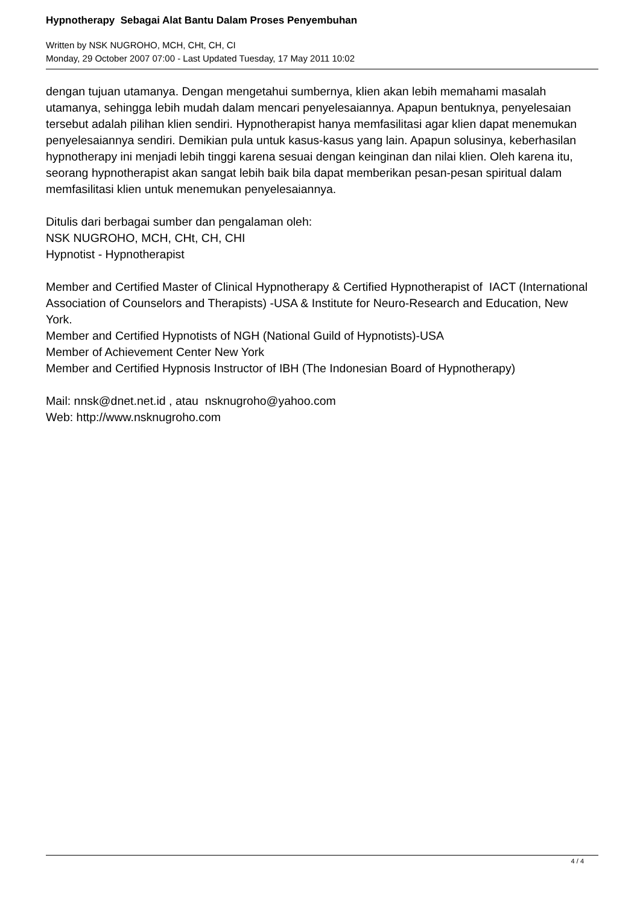Hypnotherapy Sebagai Alat Bantu Dalam Proses Penyembuhan
Written by NSK NUGROHO, MCH, CHt, CH, CI
Monday, 29 October 2007 07:00 - Last Updated Tuesday, 17 May 2011 10:02
dengan tujuan utamanya. Dengan mengetahui sumbernya, klien akan lebih memahami masalah utamanya, sehingga lebih mudah dalam mencari penyelesaiannya. Apapun bentuknya, penyelesaian tersebut adalah pilihan klien sendiri. Hypnotherapist hanya memfasilitasi agar klien dapat menemukan penyelesaiannya sendiri. Demikian pula untuk kasus-kasus yang lain. Apapun solusinya, keberhasilan hypnotherapy ini menjadi lebih tinggi karena sesuai dengan keinginan dan nilai klien. Oleh karena itu, seorang hypnotherapist akan sangat lebih baik bila dapat memberikan pesan-pesan spiritual dalam memfasilitasi klien untuk menemukan penyelesaiannya.
Ditulis dari berbagai sumber dan pengalaman oleh:
NSK NUGROHO, MCH, CHt, CH, CHI
Hypnotist - Hypnotherapist
Member and Certified Master of Clinical Hypnotherapy & Certified Hypnotherapist of IACT (International Association of Counselors and Therapists) -USA & Institute for Neuro-Research and Education, New York.
Member and Certified Hypnotists of NGH (National Guild of Hypnotists)-USA
Member of Achievement Center New York
Member and Certified Hypnosis Instructor of IBH (The Indonesian Board of Hypnotherapy)
Mail: nnsk@dnet.net.id , atau nsknugroho@yahoo.com
Web: http://www.nsknugroho.com
4 / 4